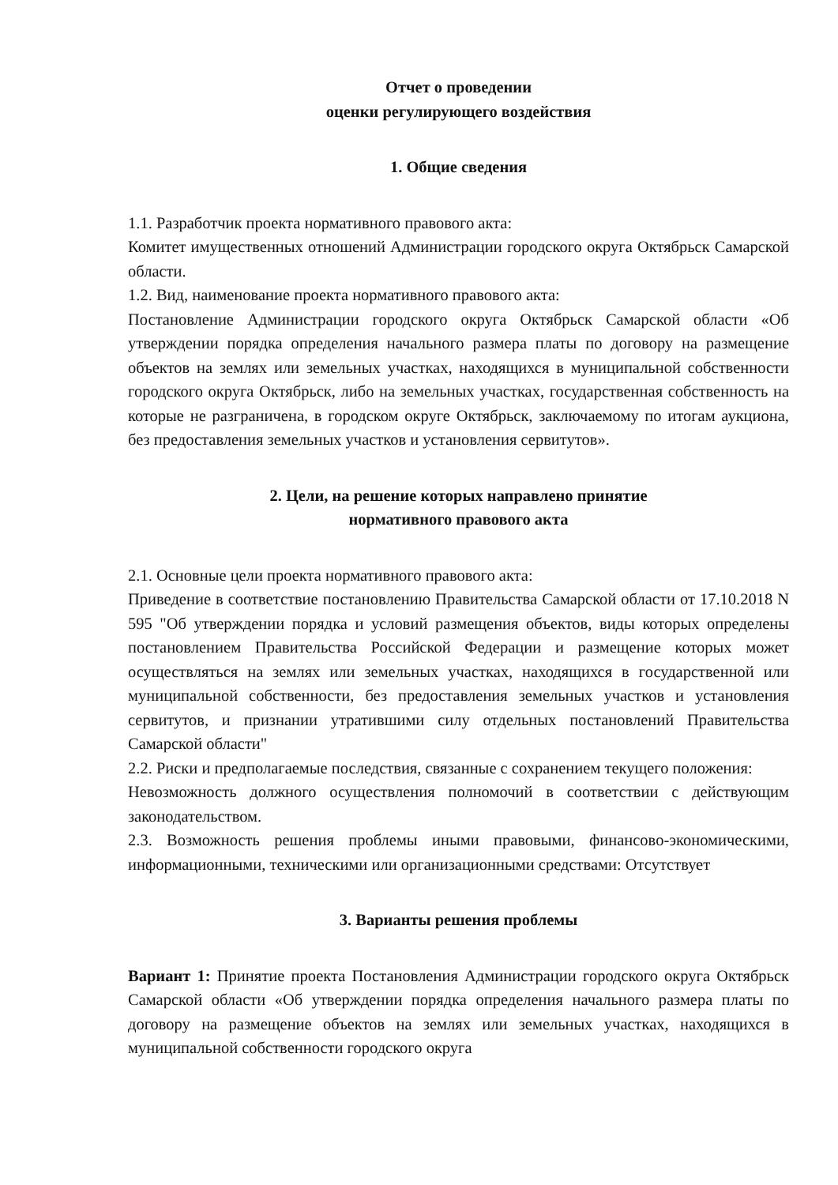Отчет о проведении
оценки регулирующего воздействия
1. Общие сведения
1.1. Разработчик проекта нормативного правового акта:
Комитет имущественных отношений Администрации городского округа Октябрьск Самарской области.
1.2. Вид, наименование проекта нормативного правового акта:
Постановление Администрации городского округа Октябрьск Самарской области «Об утверждении порядка определения начального размера платы по договору на размещение объектов на землях или земельных участках, находящихся в муниципальной собственности городского округа Октябрьск, либо на земельных участках, государственная собственность на которые не разграничена, в городском округе Октябрьск, заключаемому по итогам аукциона, без предоставления земельных участков и установления сервитутов».
2. Цели, на решение которых направлено принятие
нормативного правового акта
2.1. Основные цели проекта нормативного правового акта:
Приведение в соответствие постановлению Правительства Самарской области от 17.10.2018 N 595 "Об утверждении порядка и условий размещения объектов, виды которых определены постановлением Правительства Российской Федерации и размещение которых может осуществляться на землях или земельных участках, находящихся в государственной или муниципальной собственности, без предоставления земельных участков и установления сервитутов, и признании утратившими силу отдельных постановлений Правительства Самарской области"
2.2. Риски и предполагаемые последствия, связанные с сохранением текущего положения:
Невозможность должного осуществления полномочий в соответствии с действующим законодательством.
2.3. Возможность решения проблемы иными правовыми, финансово-экономическими, информационными, техническими или организационными средствами: Отсутствует
3. Варианты решения проблемы
Вариант 1: Принятие проекта Постановления Администрации городского округа Октябрьск Самарской области «Об утверждении порядка определения начального размера платы по договору на размещение объектов на землях или земельных участках, находящихся в муниципальной собственности городского округа